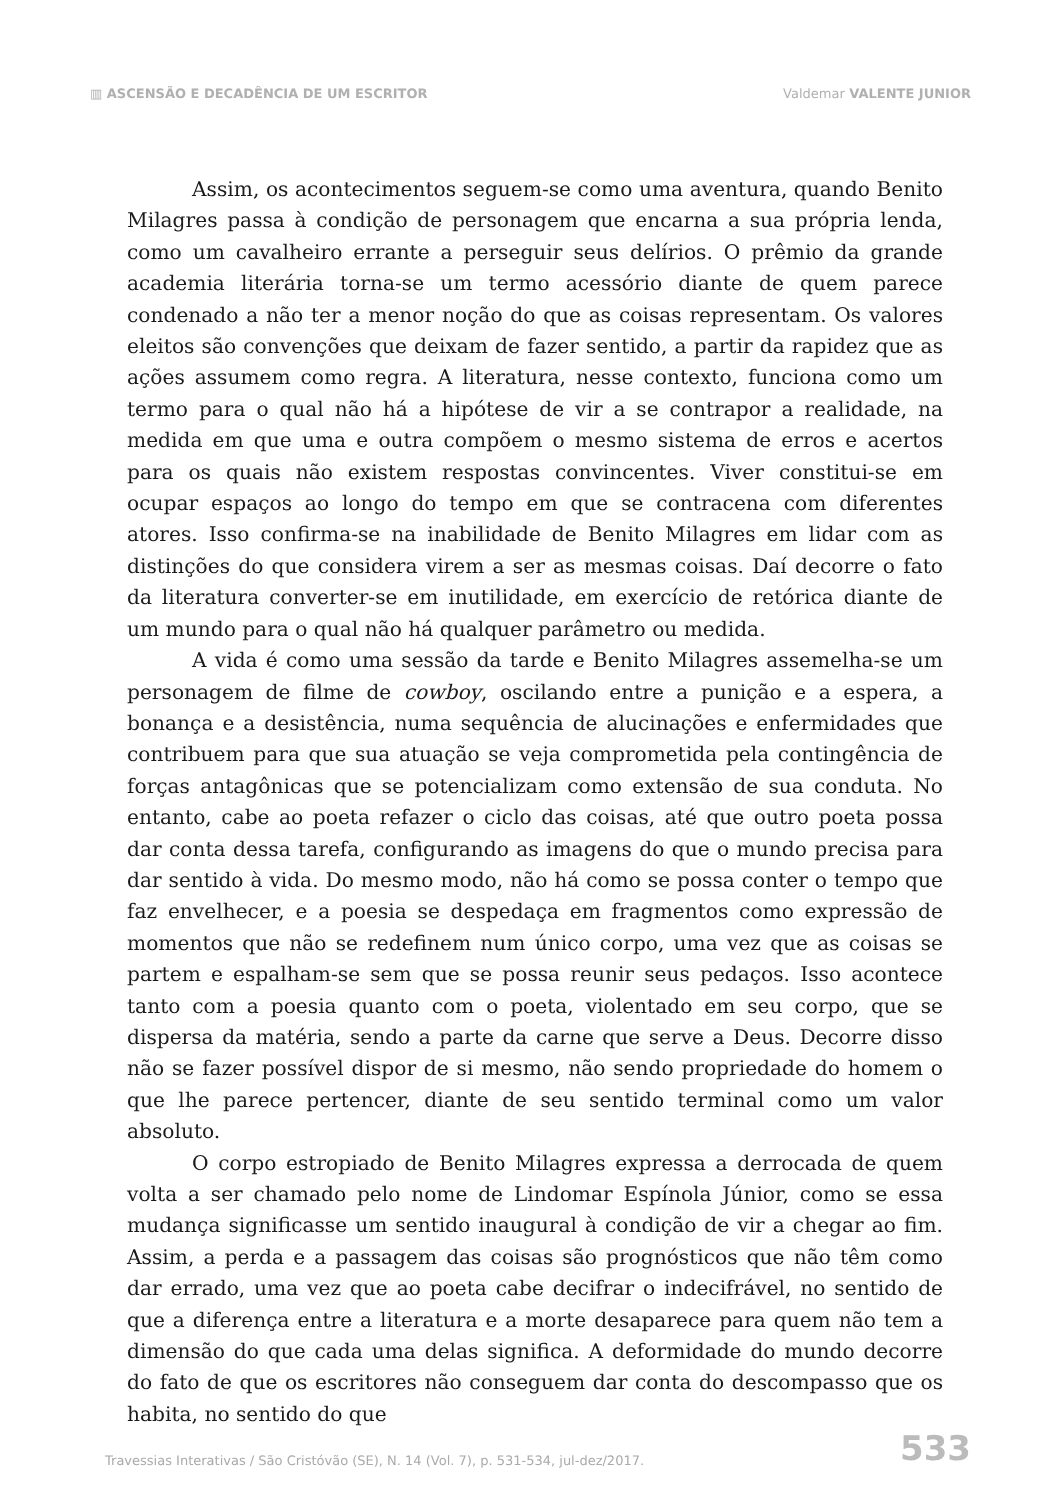▥ ASCENSÃO E DECADÊNCIA DE UM ESCRITOR
Valdemar VALENTE JUNIOR
Assim, os acontecimentos seguem-se como uma aventura, quando Benito Milagres passa à condição de personagem que encarna a sua própria lenda, como um cavalheiro errante a perseguir seus delírios. O prêmio da grande academia literária torna-se um termo acessório diante de quem parece condenado a não ter a menor noção do que as coisas representam. Os valores eleitos são convenções que deixam de fazer sentido, a partir da rapidez que as ações assumem como regra. A literatura, nesse contexto, funciona como um termo para o qual não há a hipótese de vir a se contrapor a realidade, na medida em que uma e outra compõem o mesmo sistema de erros e acertos para os quais não existem respostas convincentes. Viver constitui-se em ocupar espaços ao longo do tempo em que se contracena com diferentes atores. Isso confirma-se na inabilidade de Benito Milagres em lidar com as distinções do que considera virem a ser as mesmas coisas. Daí decorre o fato da literatura converter-se em inutilidade, em exercício de retórica diante de um mundo para o qual não há qualquer parâmetro ou medida.
A vida é como uma sessão da tarde e Benito Milagres assemelha-se um personagem de filme de cowboy, oscilando entre a punição e a espera, a bonança e a desistência, numa sequência de alucinações e enfermidades que contribuem para que sua atuação se veja comprometida pela contingência de forças antagônicas que se potencializam como extensão de sua conduta. No entanto, cabe ao poeta refazer o ciclo das coisas, até que outro poeta possa dar conta dessa tarefa, configurando as imagens do que o mundo precisa para dar sentido à vida. Do mesmo modo, não há como se possa conter o tempo que faz envelhecer, e a poesia se despedaça em fragmentos como expressão de momentos que não se redefinem num único corpo, uma vez que as coisas se partem e espalham-se sem que se possa reunir seus pedaços. Isso acontece tanto com a poesia quanto com o poeta, violentado em seu corpo, que se dispersa da matéria, sendo a parte da carne que serve a Deus. Decorre disso não se fazer possível dispor de si mesmo, não sendo propriedade do homem o que lhe parece pertencer, diante de seu sentido terminal como um valor absoluto.
O corpo estropiado de Benito Milagres expressa a derrocada de quem volta a ser chamado pelo nome de Lindomar Espínola Júnior, como se essa mudança significasse um sentido inaugural à condição de vir a chegar ao fim. Assim, a perda e a passagem das coisas são prognósticos que não têm como dar errado, uma vez que ao poeta cabe decifrar o indecifrável, no sentido de que a diferença entre a literatura e a morte desaparece para quem não tem a dimensão do que cada uma delas significa. A deformidade do mundo decorre do fato de que os escritores não conseguem dar conta do descompasso que os habita, no sentido do que
Travessias Interativas / São Cristóvão (SE), N. 14 (Vol. 7), p. 531-534, jul-dez/2017.
533